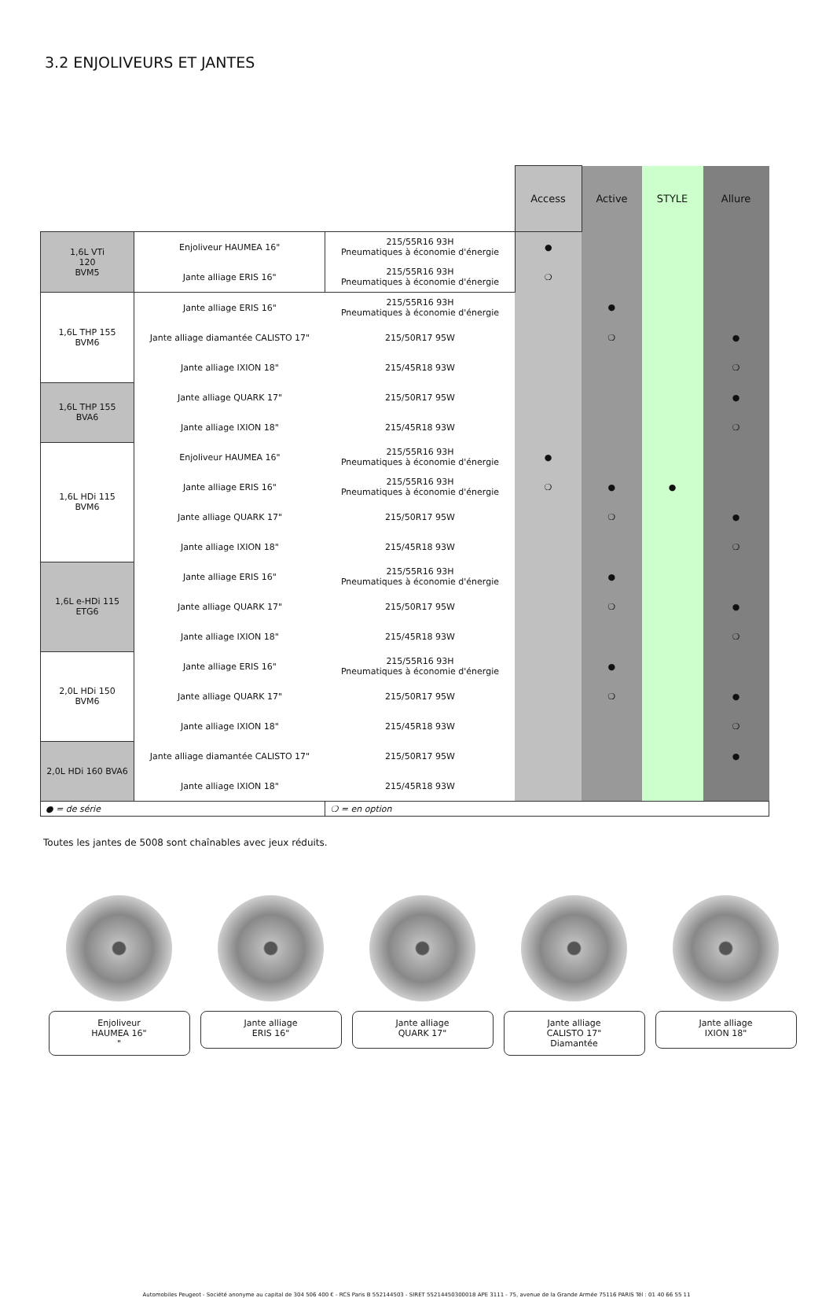3.2 ENJOLIVEURS ET JANTES
| | | | Access | Active | STYLE | Allure |
| 1,6L VTi 120 BVM5 | Enjoliveur HAUMEA 16" | 215/55R16 93H Pneumatiques à économie d'énergie | ● | | | |
| | Jante alliage ERIS 16" | 215/55R16 93H Pneumatiques à économie d'énergie | ❍ | | | |
| 1,6L THP 155 BVM6 | Jante alliage ERIS 16" | 215/55R16 93H Pneumatiques à économie d'énergie | | ● | | |
| | Jante alliage diamantée CALISTO 17" | 215/50R17 95W | | ❍ | | ● |
| | Jante alliage IXION 18" | 215/45R18 93W | | | | ❍ |
| 1,6L THP 155 BVA6 | Jante alliage QUARK 17" | 215/50R17 95W | | | | ● |
| | Jante alliage IXION 18" | 215/45R18 93W | | | | ❍ |
| 1,6L HDi 115 BVM6 | Enjoliveur HAUMEA 16" | 215/55R16 93H Pneumatiques à économie d'énergie | ● | | | |
| | Jante alliage ERIS 16" | 215/55R16 93H Pneumatiques à économie d'énergie | ❍ | ● | ● | |
| | Jante alliage QUARK 17" | 215/50R17 95W | | ❍ | | ● |
| | Jante alliage IXION 18" | 215/45R18 93W | | | | ❍ |
| 1,6L e-HDi 115 ETG6 | Jante alliage ERIS 16" | 215/55R16 93H Pneumatiques à économie d'énergie | | ● | | |
| | Jante alliage QUARK 17" | 215/50R17 95W | | ❍ | | ● |
| | Jante alliage IXION 18" | 215/45R18 93W | | | | ❍ |
| 2,0L HDi 150 BVM6 | Jante alliage ERIS 16" | 215/55R16 93H Pneumatiques à économie d'énergie | | ● | | |
| | Jante alliage QUARK 17" | 215/50R17 95W | | ❍ | | ● |
| | Jante alliage IXION 18" | 215/45R18 93W | | | | ❍ |
| 2,0L HDi 160 BVA6 | Jante alliage diamantée CALISTO 17" | 215/50R17 95W | | | | ● |
| | Jante alliage IXION 18" | 215/45R18 93W | | | | |
| ● = de série | | ❍ = en option | | | | |
Toutes les jantes de 5008 sont chaînables avec jeux réduits.
Enjoliveur
HAUMEA 16"
"
Jante alliage
ERIS 16"
Jante alliage
QUARK 17"
Jante alliage
CALISTO 17"
Diamantée
Jante alliage
IXION 18"
Automobiles Peugeot - Société anonyme au capital de 304 506 400 € - RCS Paris B 552144503 - SIRET 55214450300018 APE 3111 - 75, avenue de la Grande Armée 75116 PARIS Tél : 01 40 66 55 11